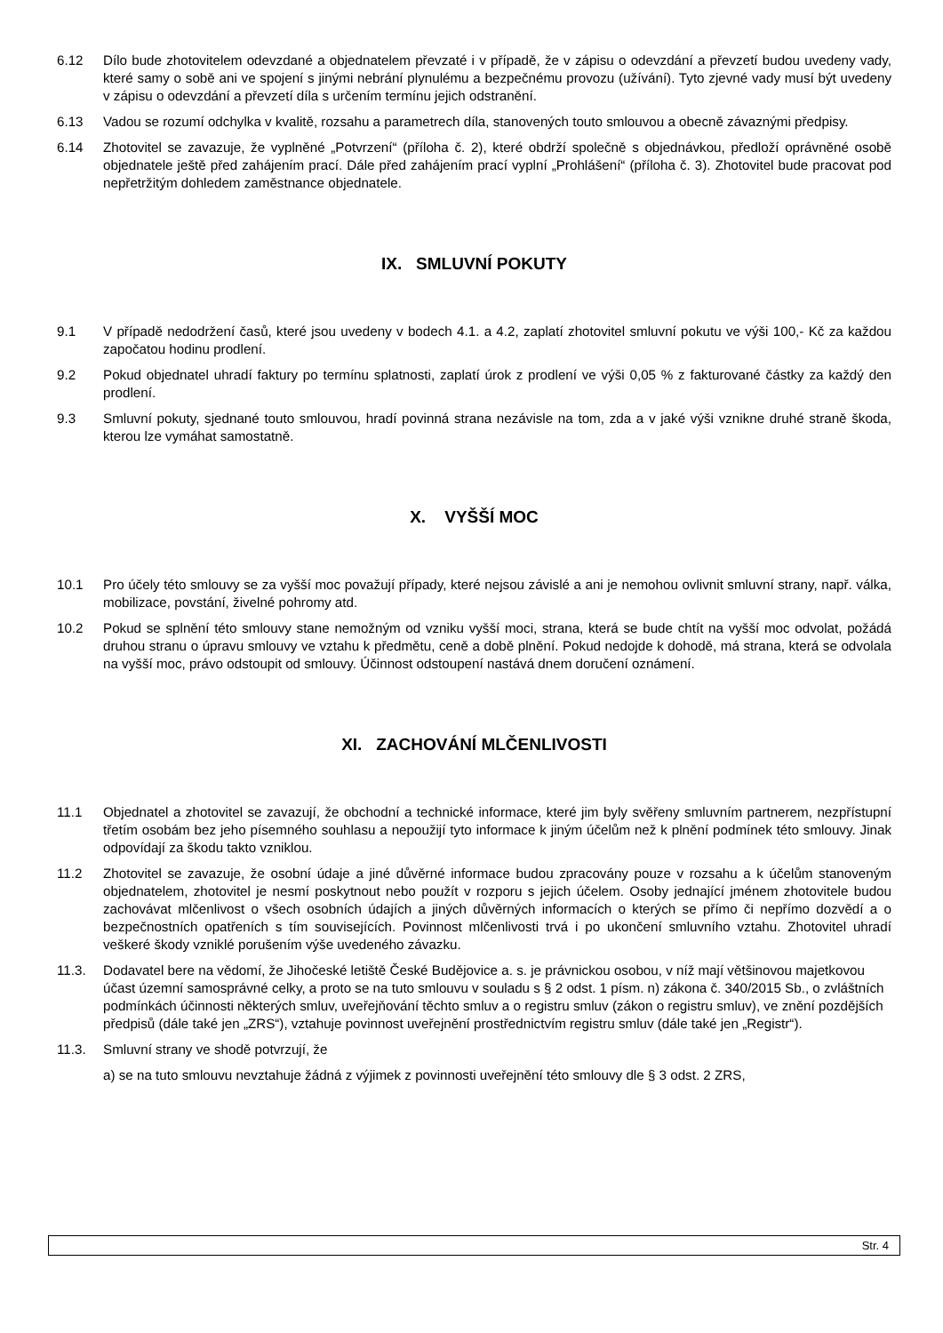6.12 Dílo bude zhotovitelem odevzdané a objednatelem převzaté i v případě, že v zápisu o odevzdání a převzetí budou uvedeny vady, které samy o sobě ani ve spojení s jinými nebrání plynulému a bezpečnému provozu (užívání). Tyto zjevné vady musí být uvedeny v zápisu o odevzdání a převzetí díla s určením termínu jejich odstranění.
6.13 Vadou se rozumí odchylka v kvalitě, rozsahu a parametrech díla, stanovených touto smlouvou a obecně závaznými předpisy.
6.14 Zhotovitel se zavazuje, že vyplněné „Potvrzení“ (příloha č. 2), které obdrží společně s objednávkou, předloží oprávněné osobě objednatele ještě před zahájením prací. Dále před zahájením prací vyplní „Prohlášení“ (příloha č. 3). Zhotovitel bude pracovat pod nepřetržitým dohledem zaměstnance objednatele.
IX. SMLUVNÍ POKUTY
9.1 V případě nedodržení časů, které jsou uvedeny v bodech 4.1. a 4.2, zaplatí zhotovitel smluvní pokutu ve výši 100,- Kč za každou započatou hodinu prodlení.
9.2 Pokud objednatel uhradí faktury po termínu splatnosti, zaplatí úrok z prodlení ve výši 0,05 % z fakturované částky za každý den prodlení.
9.3 Smluvní pokuty, sjednané touto smlouvou, hradí povinná strana nezávisle na tom, zda a v jaké výši vznikne druhé straně škoda, kterou lze vymáhat samostatně.
X. VYŠŠÍ MOC
10.1 Pro účely této smlouvy se za vyšší moc považují případy, které nejsou závislé a ani je nemohou ovlivnit smluvní strany, např. válka, mobilizace, povstání, živelné pohromy atd.
10.2 Pokud se splnění této smlouvy stane nemožným od vzniku vyšší moci, strana, která se bude chtít na vyšší moc odvolat, požádá druhou stranu o úpravu smlouvy ve vztahu k předmětu, ceně a době plnění. Pokud nedojde k dohodě, má strana, která se odvolala na vyšší moc, právo odstoupit od smlouvy. Účinnost odstoupení nastává dnem doručení oznámení.
XI. ZACHOVÁNÍ MLČENLIVOSTI
11.1 Objednatel a zhotovitel se zavazují, že obchodní a technické informace, které jim byly svěřeny smluvním partnerem, nezpřístupní třetím osobám bez jeho písemného souhlasu a nepoužijí tyto informace k jiným účelům než k plnění podmínek této smlouvy. Jinak odpovídají za škodu takto vzniklou.
11.2 Zhotovitel se zavazuje, že osobní údaje a jiné důvěrné informace budou zpracovány pouze v rozsahu a k účelům stanoveným objednatelem, zhotovitel je nesmí poskytnout nebo použít v rozporu s jejich účelem. Osoby jednající jménem zhotovitele budou zachovávat mlčenlivost o všech osobních údajích a jiných důvěrných informacích o kterých se přímo či nepřímo dozvědí a o bezpečnostních opatřeních s tím souvisejících. Povinnost mlčenlivosti trvá i po ukončení smluvního vztahu. Zhotovitel uhradí veškeré škody vzniklé porušením výše uvedeného závazku.
11.3. Dodavatel bere na vědomí, že Jihočeské letiště České Budějovice a. s. je právnickou osobou, v níž mají většinovou majetkovou účast územní samosprávné celky, a proto se na tuto smlouvu v souladu s § 2 odst. 1 písm. n) zákona č. 340/2015 Sb., o zvláštních podmínkách účinnosti některých smluv, uveřejňování těchto smluv a o registru smluv (zákon o registru smluv), ve znění pozdějších předpisů (dále také jen „ZRS“), vztahuje povinnost uveřejnění prostřednictvím registru smluv (dále také jen „Registr“).
11.3. Smluvní strany ve shodě potvrzují, že
a) se na tuto smlouvu nevztahuje žádná z výjimek z povinnosti uveřejnění této smlouvy dle § 3 odst. 2 ZRS,
Str. 4